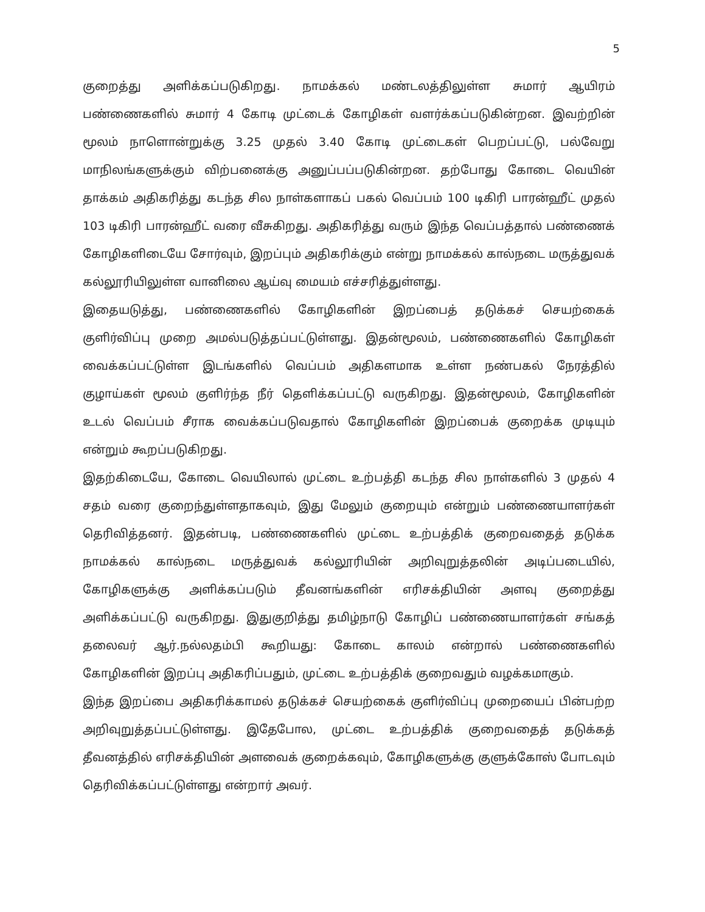5
குறைத்து அளிக்கப்படுகிறது. நாமக்கல் மண்டலத்திலுள்ள சுமார் ஆயிரம் பண்ணைகளில் சுமார் 4 கோடி முட்டைக் கோழிகள் வளர்க்கப்படுகின்றன. இவற்றின் மூலம் நாளொன்றுக்கு 3.25 முதல் 3.40 கோடி முட்டைகள் பெறப்பட்டு, பல்வேறு மாநிலங்களுக்கும் விற்பனைக்கு அனுப்பப்படுகின்றன. தற்போது கோடை வெயின் தாக்கம் அதிகரித்து கடந்த சில நாள்களாகப் பகல் வெப்பம் 100 டிகிரி பாரன்ஹீட் முதல் 103 டிகிரி பாரன்ஹீட் வரை வீசுகிறது. அதிகரித்து வரும் இந்த வெப்பத்தால் பண்ணைக் கோழிகளிடையே சோர்வும், இறப்பும் அதிகரிக்கும் என்று நாமக்கல் கால்நடை மருத்துவக் கல்லூரியிலுள்ள வானிலை ஆய்வு மையம் எச்சரித்துள்ளது.
இதையடுத்து, பண்ணைகளில் கோழிகளின் இறப்பைத் தடுக்கச் செயற்கைக் குளிர்விப்பு முறை அமல்படுத்தப்பட்டுள்ளது. இதன்மூலம், பண்ணைகளில் கோழிகள் வைக்கப்பட்டுள்ள இடங்களில் வெப்பம் அதிகளமாக உள்ள நண்பகல் நேரத்தில் குழாய்கள் மூலம் குளிர்ந்த நீர் தெளிக்கப்பட்டு வருகிறது. இதன்மூலம், கோழிகளின் உடல் வெப்பம் சீராக வைக்கப்படுவதால் கோழிகளின் இறப்பைக் குறைக்க முடியும் என்றும் கூறப்படுகிறது.
இதற்கிடையே, கோடை வெயிலால் முட்டை உற்பத்தி கடந்த சில நாள்களில் 3 முதல் 4 சதம் வரை குறைந்துள்ளதாகவும், இது மேலும் குறையும் என்றும் பண்ணையாளர்கள் தெரிவித்தனர். இதன்படி, பண்ணைகளில் முட்டை உற்பத்திக் குறைவதைத் தடுக்க நாமக்கல் கால்நடை மருத்துவக் கல்லூரியின் அறிவுறுத்தலின் அடிப்படையில், கோழிகளுக்கு அளிக்கப்படும் தீவனங்களின் எரிசக்தியின் அளவு குறைத்து அளிக்கப்பட்டு வருகிறது. இதுகுறித்து தமிழ்நாடு கோழிப் பண்ணையாளர்கள் சங்கத் தலைவர் ஆர்.நல்லதம்பி கூறியது: கோடை காலம் என்றால் பண்ணைகளில் கோழிகளின் இறப்பு அதிகரிப்பதும், முட்டை உற்பத்திக் குறைவதும் வழக்கமாகும்.
இந்த இறப்பை அதிகரிக்காமல் தடுக்கச் செயற்கைக் குளிர்விப்பு முறையைப் பின்பற்ற அறிவுறுத்தப்பட்டுள்ளது. இதேபோல, முட்டை உற்பத்திக் குறைவதைத் தடுக்கத் தீவனத்தில் எரிசக்தியின் அளவைக் குறைக்கவும், கோழிகளுக்கு குளுக்கோஸ் போடவும் தெரிவிக்கப்பட்டுள்ளது என்றார் அவர்.